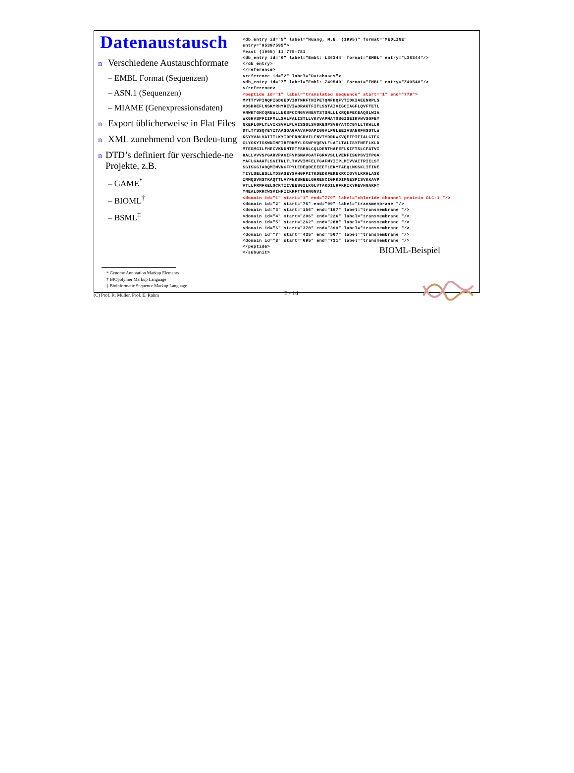Datenaustausch
n Verschiedene Austauschformate
– EMBL Format (Sequenzen)
– ASN.1 (Sequenzen)
– MIAME (Genexpressionsdaten)
n Export üblicherweise in Flat Files
n XML zunehmend von Bedeu-tung
n DTD’s definiert für verschiede-ne Projekte, z.B.
– GAME<sup>*</sup>
– BIOML<sup>†</sup>
– BSML<sup>‡</sup>
<db_entry id="5" label="Huang, M.E. (1995)" format="MEDLINE" entry="95397595"> Yeast (1995) 11:775-781 <db_entry id="6" label="Embl: L36344" format="EMBL" entry="L36344"/> </db_entry> </reference> <reference id="2" label="Databases"> <db_entry id="7" label="Embl: Z49540" format="EMBL" entry="Z49540"/> </reference> <peptide id="1" label="translated sequence" start="1" end="779"> MPTTYVPINQPIGDGEDVIDTNRFTNIPETQNFDQFVTIDKIAEENRPLS VDSDREFLNSKYRHYREVIWDRAKTFITLSSTAIVIGCIAGFLQVFTETL VNWKTGHCQRNWLLNKSFCCNGVVNEVTSTSNLLLKRQEFECEAQGLWIA WKGHVSPFIIFMLLSVLFALISTLLVKYVAPMATGSGISEIKVWVSGFEY NKEFLGFLTLVIKSVALPLAISSGLSVGKEGPSVHYATCCGYLLTKWLLR DTLTYSSQYEYITAASGAGVAVAFGAPIGGVLFGLEEIASANRFNSSTLW KSYYVALVAITTLKYIDPFRNGRVILFNVTYDRDWKVQEIPIFIALGIFG GLYGKYISKWNINFIHFRKMYLSSWPVQEVLFLATLTALISYFNEFLKLD MTESMGILFHECVKNDNTSTFSHRLCQLDENTHAFEFLKIFTSLCFATVI RALLVVVSYGARVPAGIFVPSMAVGATFGRAVSLLVERFISGPSVITPGA YAFLGAAATLSGITNLTLTVVVIMFELTGAFMYIIPLMIVVAITRIILST SGISGGIADQMIMVNGFPYLEDEQDEEEEETLEKYTAEQLMSSKLITINE TIYLSELESLLYDSASEYSVHGFPITKDEDKFEKEKRCIGYVLKRHLASK IMMQSVNSTKAQTTLVYFNKSNEELGHRENCIGFKDIMNESPISVKKAVP VTLLFRMFKELGCKTIIVEESGILKGLVTAKDILRFKRIKYREVHGAKFT YNEALDRRCWSVIHFIIKRFTTNRNGNVI <domain id="1" start="1" end="779" label="chloride channel protein CLC-1 "/> <domain id="2" start="76" end="99" label="transmembrane "/> <domain id="3" start="156" end="197" label="transmembrane "/> <domain id="4" start="206" end="226" label="transmembrane "/> <domain id="5" start="262" end="288" label="transmembrane "/> <domain id="6" start="378" end="399" label="transmembrane "/> <domain id="7" start="435" end="567" label="transmembrane "/> <domain id="8" start="695" end="731" label="transmembrane "/> </peptide> </subunit>
BIOML-Beispiel
* Genome Annotation Markup Elements
† BIOpolymer Markup Language
‡ Bioinformatic Sequence Markup Language
(C) Prof. R. Müller, Prof. E. Rahm 2 - 14